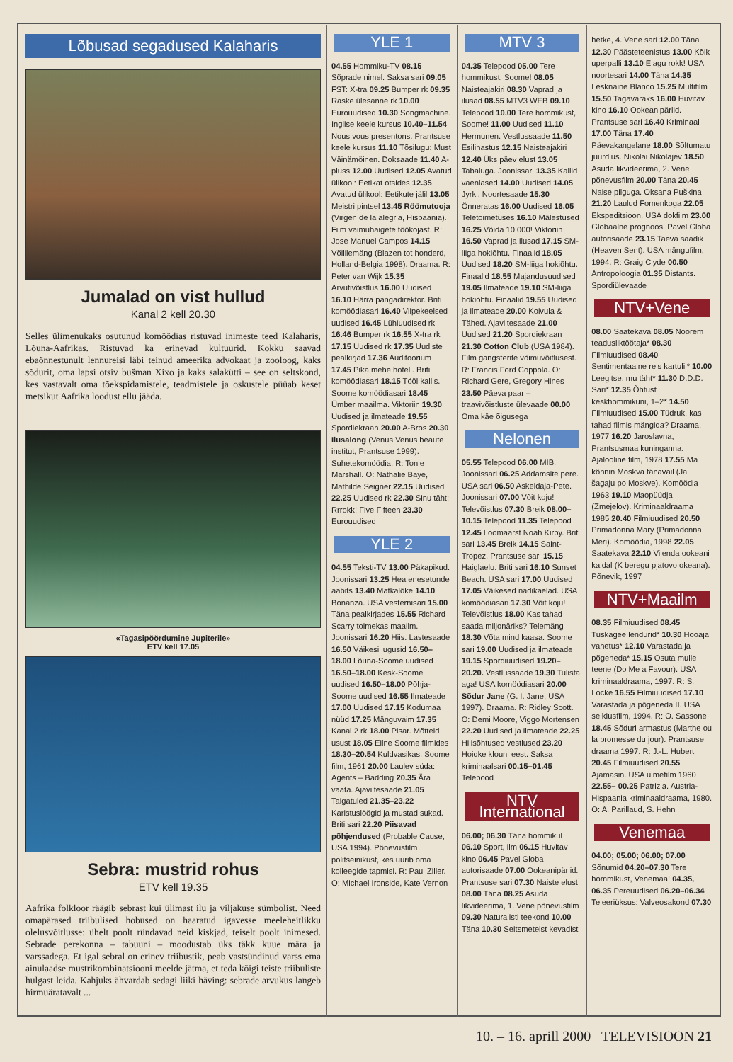Lõbusad segadused Kalaharis
Jumalad on vist hullud
Kanal 2 kell 20.30
Selles ülimenukaks osutunud komöödias ristuvad inimeste teed Kalaharis, Lõuna-Aafrikas. Ristuvad ka erinevad kultuurid. Kokku saavad ebaõnnestunult lennureisi läbi teinud ameerika advokaat ja zooloog, kaks sõdurit, oma lapsi otsiv bušman Xixo ja kaks salakütti – see on seltskond, kes vastavalt oma tõekspidamistele, teadmistele ja oskustele püüab keset metsikut Aafrika loodust ellu jääda.
«Tagasipöördumine Jupiterile»
ETV kell 17.05
Sebra: mustrid rohus
ETV kell 19.35
Aafrika folkloor räägib sebrast kui ülimast ilu ja viljakuse sümbolist. Need omapärased triibulised hobused on haaratud igavesse meeleheitlikku olelusvõitlusse: ühelt poolt ründavad neid kiskjad, teiselt poolt inimesed. Sebrade perekonna – tabuuni – moodustab üks täkk kuue mära ja varssadega. Et igal sebral on erinev triibustik, peab vastsündinud varss ema ainulaadse mustrikombinatsiooni meelde jätma, et teda kõigi teiste triibuliste hulgast leida. Kahjuks ähvardab sedagi liiki häving: sebrade arvukus langeb hirmuäratavalt ...
YLE 1
04.55 Hommiku-TV 08.15 Sõprade nimel. Saksa sari 09.05 FST: X-tra 09.25 Bumper rk 09.35 Raske ülesanne rk 10.00 Eurouudised 10.30 Songmachine. Inglise keele kursus 10.40–11.54 Nous vous presentons. Prantsuse keele kursus 11.10 Tõsilugu: Must Väinämöinen. Doksaade 11.40 A-pluss 12.00 Uudised 12.05 Avatud ülikool: Eetikat otsides 12.35 Avatud ülikool: Eetikute jälil 13.05 Meistri pintsel 13.45 Röömutooja (Virgen de la alegria, Hispaania). Film vaimuhaigete töökojast. R: Jose Manuel Campos 14.15 Võililemäng (Blazen tot honderd, Holland-Belgia 1998). Draama. R: Peter van Wijk 15.35 Arvutivõistlus 16.00 Uudised 16.10 Härra pangadirektor. Briti komöödiasari 16.40 Viipekeelsed uudised 16.45 Lühiuudised rk 16.46 Bumper rk 16.55 X-tra rk 17.15 Uudised rk 17.35 Uudiste pealkirjad 17.36 Auditoorium 17.45 Pika mehe hotell. Briti komöödiasari 18.15 Tööl kallis. Soome komöödiasari 18.45 Ümber maailma. Viktoriin 19.30 Uudised ja ilmateade 19.55 Spordiekraan 20.00 A-Bros 20.30 Ilusalong (Venus Venus beaute institut, Prantsuse 1999). Suhetekomöödia. R: Tonie Marshall. O: Nathalie Baye, Mathilde Seigner 22.15 Uudised 22.25 Uudised rk 22.30 Sinu täht: Rrrokk! Five Fifteen 23.30 Eurouudised
YLE 2
04.55 Teksti-TV 13.00 Päkapikud. Joonissari 13.25 Hea enesetunde aabits 13.40 Matkalõke 14.10 Bonanza. USA vesternisari 15.00 Täna pealkirjades 15.55 Richard Scarry toimekas maailm. Joonissari 16.20 Hiis. Lastesaade 16.50 Väikesi lugusid 16.50–18.00 Lõuna-Soome uudised 16.50–18.00 Kesk-Soome uudised 16.50–18.00 Põhja-Soome uudised 16.55 Ilmateade 17.00 Uudised 17.15 Kodumaa nüüd 17.25 Mänguvaim 17.35 Kanal 2 rk 18.00 Pisar. Mõtteid usust 18.05 Eilne Soome filmides 18.30–20.54 Kuldvasikas. Soome film, 1961 20.00 Laulev süda: Agents – Badding 20.35 Ära vaata. Ajaviitesaade 21.05 Taigatuled 21.35–23.22 Karistuslöögid ja mustad sukad. Briti sari 22.20 Piisavad põhjendused (Probable Cause, USA 1994). Põnevusfilm politseinikust, kes uurib oma kolleegide tapmisi. R: Paul Ziller. O: Michael Ironside, Kate Vernon
MTV 3
04.35 Telepood 05.00 Tere hommikust, Soome! 08.05 Naisteajakiri 08.30 Vaprad ja ilusad 08.55 MTV3 WEB 09.10 Telepood 10.00 Tere hommikust, Soome! 11.00 Uudised 11.10 Hermunen. Vestlussaade 11.50 Esilinastus 12.15 Naisteajakiri 12.40 Üks päev elust 13.05 Tabaluga. Joonissari 13.35 Kallid vaenlased 14.00 Uudised 14.05 Jyrki. Noortesaade 15.30 Õnneratas 16.00 Uudised 16.05 Teletoimetuses 16.10 Mälestused 16.25 Võida 10 000! Viktoriin 16.50 Vaprad ja ilusad 17.15 SM-liiga hokiõhtu. Finaalid 18.05 Uudised 18.20 SM-liiga hokiõhtu. Finaalid 18.55 Majandusuudised 19.05 Ilmateade 19.10 SM-liiga hokiõhtu. Finaalid 19.55 Uudised ja ilmateade 20.00 Koivula & Tähed. Ajaviitesaade 21.00 Uudised 21.20 Spordiekraan 21.30 Cotton Club (USA 1984). Film gangsterite võimuvõitlusest. R: Francis Ford Coppola. O: Richard Gere, Gregory Hines 23.50 Päeva paar – traavivõistluste ülevaade 00.00 Oma käe õigusega
Nelonen
05.55 Telepood 06.00 MIB. Joonissari 06.25 Addamsite pere. USA sari 06.50 Askeldaja-Pete. Joonissari 07.00 Võit koju! Televõistlus 07.30 Breik 08.00–10.15 Telepood 11.35 Telepood 12.45 Loomaarst Noah Kirby. Briti sari 13.45 Breik 14.15 Saint-Tropez. Prantsuse sari 15.15 Haiglaelu. Briti sari 16.10 Sunset Beach. USA sari 17.00 Uudised 17.05 Väikesed nadikaelad. USA komöödiasari 17.30 Võit koju! Televõistlus 18.00 Kas tahad saada miljonäriks? Telemäng 18.30 Võta mind kaasa. Soome sari 19.00 Uudised ja ilmateade 19.15 Spordiuudised 19.20–20.20. Vestlussaade 19.30 Tulista aga! USA komöödiasari 20.00 Sõdur Jane (G. I. Jane, USA 1997). Draama. R: Ridley Scott. O: Demi Moore, Viggo Mortensen 22.20 Uudised ja ilmateade 22.25 Hilisõhtused vestlused 23.20 Hoidke klouni eest. Saksa kriminaalsari 00.15–01.45 Telepood
NTV International
06.00; 06.30 Täna hommikul 06.10 Sport, ilm 06.15 Huvitav kino 06.45 Pavel Globa autorisaade 07.00 Ookeanipärlid. Prantsuse sari 07.30 Naiste elust 08.00 Täna 08.25 Asuda likvideerima, 1. Vene põnevusfilm 09.30 Naturalisti teekond 10.00 Täna 10.30 Seitsmeteist kevadist
hetke, 4. Vene sari 12.00 Täna 12.30 Päästeteenistus 13.00 Kõik uperpalli 13.10 Elagu rokk! USA noortesari 14.00 Täna 14.35 Lesknaine Blanco 15.25 Multifilm 15.50 Tagavaraks 16.00 Huvitav kino 16.10 Ookeanipärlid. Prantsuse sari 16.40 Kriminaal 17.00 Täna 17.40 Päevakangelane 18.00 Sõltumatu juurdlus. Nikolai Nikolajev 18.50 Asuda likvideerima, 2. Vene põnevusfilm 20.00 Täna 20.45 Naise pilguga. Oksana Puškina 21.20 Laulud Fomenkoga 22.05 Ekspeditsioon. USA dokfilm 23.00 Globaalne prognoos. Pavel Globa autorisaade 23.15 Taeva saadik (Heaven Sent). USA mängufilm, 1994. R: Graig Clyde 00.50 Antropoloogia 01.35 Distants. Spordiülevaade
NTV+Vene
08.00 Saatekava 08.05 Noorem teadusliktöötaja* 08.30 Filmiuudised 08.40 Sentimentaalne reis kartulil* 10.00 Leegitse, mu täht* 11.30 D.D.D. Sari* 12.35 Õhtust keskhommikuni, 1–2* 14.50 Filmiuudised 15.00 Tüdruk, kas tahad filmis mängida? Draama, 1977 16.20 Jaroslavna, Prantsusmaa kuninganna. Ajalooline film, 1978 17.55 Ma kõnnin Moskva tänavail (Ja šagaju po Moskve). Komöödia 1963 19.10 Maopüüdja (Zmejelov). Kriminaaldraama 1985 20.40 Filmiuudised 20.50 Primadonna Mary (Primadonna Meri). Komöödia, 1998 22.05 Saatekava 22.10 Viienda ookeani kaldal (K beregu pjatovo okeana). Põnevik, 1997
NTV+Maailm
08.35 Filmiuudised 08.45 Tuskagee lendurid* 10.30 Hooaja vahetus* 12.10 Varastada ja põgeneda* 15.15 Osuta mulle teene (Do Me a Favour). USA kriminaaldraama, 1997. R: S. Locke 16.55 Filmiuudised 17.10 Varastada ja põgeneda II. USA seikIusfilm, 1994. R: O. Sassone 18.45 Sõduri armastus (Marthe ou la promesse du jour). Prantsuse draama 1997. R: J.-L. Hubert 20.45 Filmiuudised 20.55 Ajamasin. USA ulmefilm 1960 22.55– 00.25 Patrizia. Austria-Hispaania kriminaaldraama, 1980. O: A. Parillaud, S. Hehn
Venemaa
04.00; 05.00; 06.00; 07.00 Sõnumid 04.20–07.30 Tere hommikust, Venemaa! 04.35, 06.35 Pereuudised 06.20–06.34 Teleeriüksus: Valveosakond 07.30
10. – 16. aprill 2000 TELEVISIOON 21